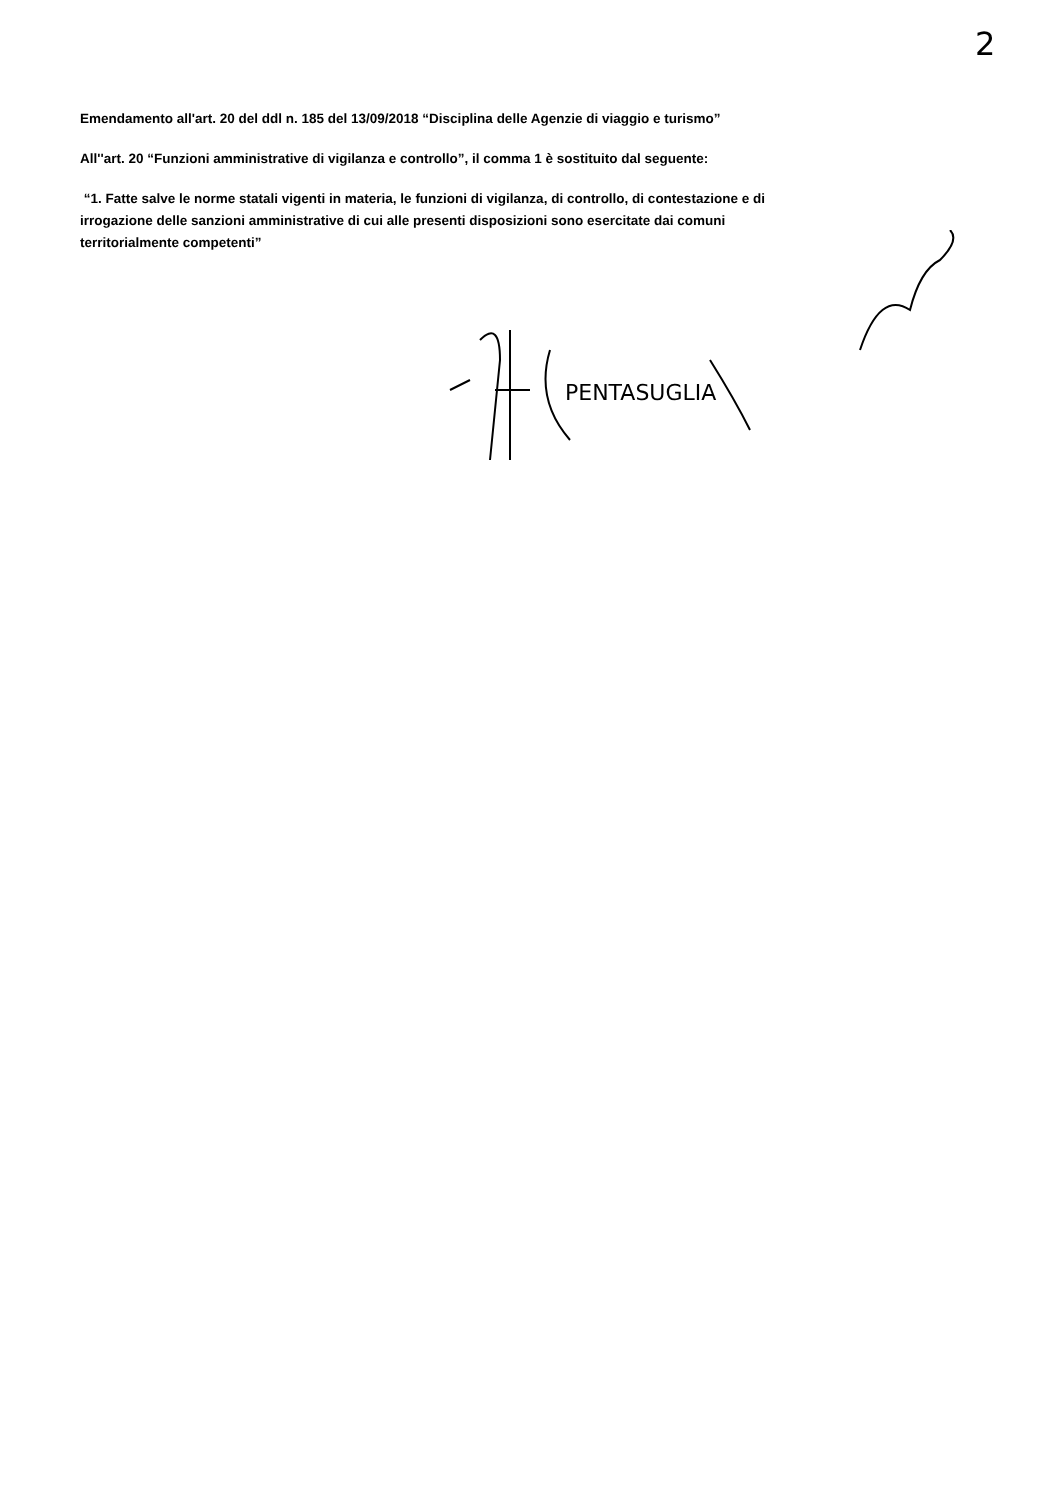2
Emendamento all'art. 20 del ddl n. 185 del 13/09/2018 “Disciplina delle Agenzie di viaggio e turismo”
All''art. 20 “Funzioni amministrative di vigilanza e controllo”, il comma 1 è sostituito dal seguente:
“1. Fatte salve le norme statali vigenti in materia, le funzioni di vigilanza, di controllo, di contestazione e di irrogazione delle sanzioni amministrative di cui alle presenti disposizioni sono esercitate dai comuni territorialmente competenti”
PENTASUGLIA